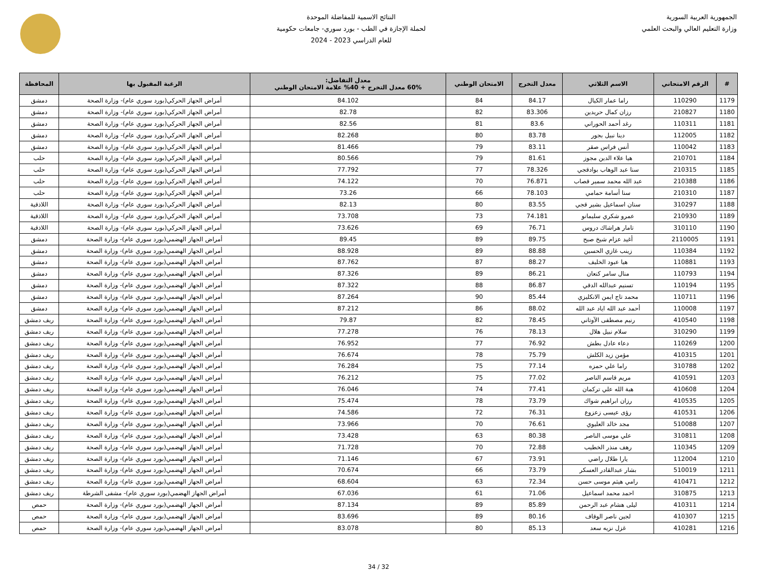الجمهورية العربية السورية
وزارة التعليم العالي والبحث العلمي
النتائج الاسمية للمفاضلة الموحدة
لحملة الإجازة في الطب - بورد سوري- جامعات حكومية
للعام الدراسي 2023 - 2024
| # | الرقم الامتحاني | الاسم الثلاثي | معدل التخرج | الامتحان الوطني | معدل التفاضل: 60% معدل التخرج + 40% علامة الامتحان الوطني | الرغبة المقبول بها | المحافظة |
| --- | --- | --- | --- | --- | --- | --- | --- |
| 1179 | 110290 | راما عمار الكيال | 84.17 | 84 | 84.102 | أمراض الجهاز الحركي(بورد سوري عام)- وزارة الصحة | دمشق |
| 1180 | 210827 | رزان كمال حريدين | 83.306 | 82 | 82.78 | أمراض الجهاز الحركي(بورد سوري عام)- وزارة الصحة | دمشق |
| 1181 | 110311 | رغد أحمد الحوراني | 83.6 | 81 | 82.56 | أمراض الجهاز الحركي(بورد سوري عام)- وزارة الصحة | دمشق |
| 1182 | 112005 | دينا نبيل بجور | 83.78 | 80 | 82.268 | أمراض الجهاز الحركي(بورد سوري عام)- وزارة الصحة | دمشق |
| 1183 | 110042 | أنس فراس صقر | 83.11 | 79 | 81.466 | أمراض الجهاز الحركي(بورد سوري عام)- وزارة الصحة | دمشق |
| 1184 | 210701 | هيا علاء الدين مجوز | 81.61 | 79 | 80.566 | أمراض الجهاز الحركي(بورد سوري عام)- وزارة الصحة | حلب |
| 1185 | 210315 | سنا عبد الوهاب بوادقجي | 78.326 | 77 | 77.792 | أمراض الجهاز الحركي(بورد سوري عام)- وزارة الصحة | حلب |
| 1186 | 210388 | عبد الله محمد سمير قصاب | 76.871 | 70 | 74.122 | أمراض الجهاز الحركي(بورد سوري عام)- وزارة الصحة | حلب |
| 1187 | 210310 | سنا أسامة حمامي | 78.103 | 66 | 73.26 | أمراض الجهاز الحركي(بورد سوري عام)- وزارة الصحة | حلب |
| 1188 | 310297 | سنان اسماعيل بشير قجي | 83.55 | 80 | 82.13 | أمراض الجهاز الحركي(بورد سوري عام)- وزارة الصحة | اللاذقية |
| 1189 | 210930 | عمرو شكري سليمانو | 74.181 | 73 | 73.708 | أمراض الجهاز الحركي(بورد سوري عام)- وزارة الصحة | اللاذقية |
| 1190 | 310110 | تامار هراشاك دروس | 76.71 | 69 | 73.626 | أمراض الجهاز الحركي(بورد سوري عام)- وزارة الصحة | اللاذقية |
| 1191 | 2110005 | أغيد عزام شيخ صبح | 89.75 | 89 | 89.45 | أمراض الجهاز الهضمي(بورد سوري عام)- وزارة الصحة | دمشق |
| 1192 | 110384 | زينب غازي الحسين | 88.88 | 89 | 88.928 | أمراض الجهاز الهضمي(بورد سوري عام)- وزارة الصحة | دمشق |
| 1193 | 110881 | هيا عبود الخليف | 88.27 | 87 | 87.762 | أمراض الجهاز الهضمي(بورد سوري عام)- وزارة الصحة | دمشق |
| 1194 | 110793 | منال سامر كنعان | 86.21 | 89 | 87.326 | أمراض الجهاز الهضمي(بورد سوري عام)- وزارة الصحة | دمشق |
| 1195 | 110194 | تسنيم عبدالله الدقي | 86.87 | 88 | 87.322 | أمراض الجهاز الهضمي(بورد سوري عام)- وزارة الصحة | دمشق |
| 1196 | 110711 | محمد تاج ايمن الانكليزي | 85.44 | 90 | 87.264 | أمراض الجهاز الهضمي(بورد سوري عام)- وزارة الصحة | دمشق |
| 1197 | 110008 | أحمد عبد الله اياد عبد الله | 88.02 | 86 | 87.212 | أمراض الجهاز الهضمي(بورد سوري عام)- وزارة الصحة | دمشق |
| 1198 | 410540 | رنيم مصطفى الآوتاني | 78.45 | 82 | 79.87 | أمراض الجهاز الهضمي(بورد سوري عام)- وزارة الصحة | ريف دمشق |
| 1199 | 310290 | سلام نبيل هلال | 78.13 | 76 | 77.278 | أمراض الجهاز الهضمي(بورد سوري عام)- وزارة الصحة | ريف دمشق |
| 1200 | 110269 | دعاء عادل بطش | 76.92 | 77 | 76.952 | أمراض الجهاز الهضمي(بورد سوري عام)- وزارة الصحة | ريف دمشق |
| 1201 | 410315 | مؤمن زيد الكلش | 75.79 | 78 | 76.674 | أمراض الجهاز الهضمي(بورد سوري عام)- وزارة الصحة | ريف دمشق |
| 1202 | 310788 | راما علي حمزه | 77.14 | 75 | 76.284 | أمراض الجهاز الهضمي(بورد سوري عام)- وزارة الصحة | ريف دمشق |
| 1203 | 410591 | مريم قاسم الناصر | 77.02 | 75 | 76.212 | أمراض الجهاز الهضمي(بورد سوري عام)- وزارة الصحة | ريف دمشق |
| 1204 | 410608 | هبة الله علي تركمان | 77.41 | 74 | 76.046 | أمراض الجهاز الهضمي(بورد سوري عام)- وزارة الصحة | ريف دمشق |
| 1205 | 410535 | رزان ابراهيم شواك | 73.79 | 78 | 75.474 | أمراض الجهاز الهضمي(بورد سوري عام)- وزارة الصحة | ريف دمشق |
| 1206 | 410531 | رؤى عيسى زعزوع | 76.31 | 72 | 74.586 | أمراض الجهاز الهضمي(بورد سوري عام)- وزارة الصحة | ريف دمشق |
| 1207 | 510088 | مجد خالد العليوي | 76.61 | 70 | 73.966 | أمراض الجهاز الهضمي(بورد سوري عام)- وزارة الصحة | ريف دمشق |
| 1208 | 310811 | علي موسى الناصر | 80.38 | 63 | 73.428 | أمراض الجهاز الهضمي(بورد سوري عام)- وزارة الصحة | ريف دمشق |
| 1209 | 110345 | رهف منذر الخطيب | 72.88 | 70 | 71.728 | أمراض الجهاز الهضمي(بورد سوري عام)- وزارة الصحة | ريف دمشق |
| 1210 | 112004 | يارا طلال راضي | 73.91 | 67 | 71.146 | أمراض الجهاز الهضمي(بورد سوري عام)- وزارة الصحة | ريف دمشق |
| 1211 | 510019 | بشار عبدالقادر العسكر | 73.79 | 66 | 70.674 | أمراض الجهاز الهضمي(بورد سوري عام)- وزارة الصحة | ريف دمشق |
| 1212 | 410471 | رامي هيثم موسى حسن | 72.34 | 63 | 68.604 | أمراض الجهاز الهضمي(بورد سوري عام)- وزارة الصحة | ريف دمشق |
| 1213 | 310875 | احمد محمد اسماعيل | 71.06 | 61 | 67.036 | أمراض الجهاز الهضمي(بورد سوري عام)- مشفى الشرطة | ريف دمشق |
| 1214 | 410311 | ليلى هشام عبد الرحمن | 85.89 | 89 | 87.134 | أمراض الجهاز الهضمي(بورد سوري عام)- وزارة الصحة | حمص |
| 1215 | 410307 | لجين ناصر الوقاف | 80.16 | 89 | 83.696 | أمراض الجهاز الهضمي(بورد سوري عام)- وزارة الصحة | حمص |
| 1216 | 410281 | غزل نزيه سعد | 85.13 | 80 | 83.078 | أمراض الجهاز الهضمي(بورد سوري عام)- وزارة الصحة | حمص |
32 / 34